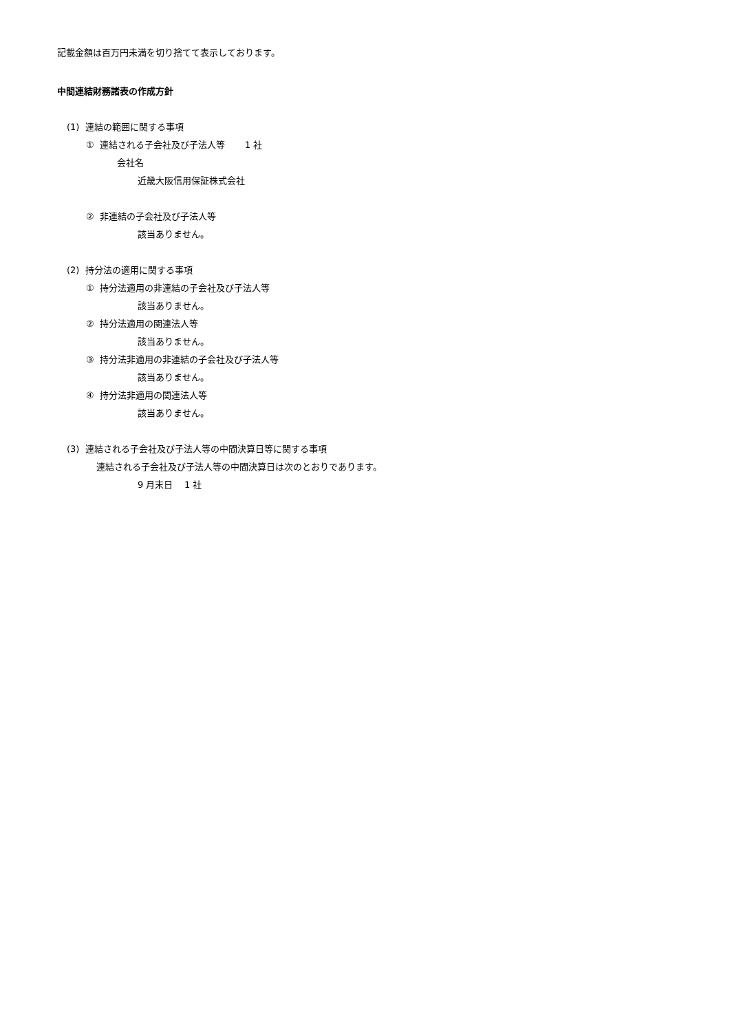記載金額は百万円未満を切り捨てて表示しております。
中間連結財務諸表の作成方針
(1) 連結の範囲に関する事項
① 連結される子会社及び子法人等 1 社
会社名
近畿大阪信用保証株式会社
② 非連結の子会社及び子法人等
該当ありません。
(2) 持分法の適用に関する事項
① 持分法適用の非連結の子会社及び子法人等
該当ありません。
② 持分法適用の関連法人等
該当ありません。
③ 持分法非適用の非連結の子会社及び子法人等
該当ありません。
④ 持分法非適用の関連法人等
該当ありません。
(3) 連結される子会社及び子法人等の中間決算日等に関する事項
連結される子会社及び子法人等の中間決算日は次のとおりであります。
9 月末日 1 社